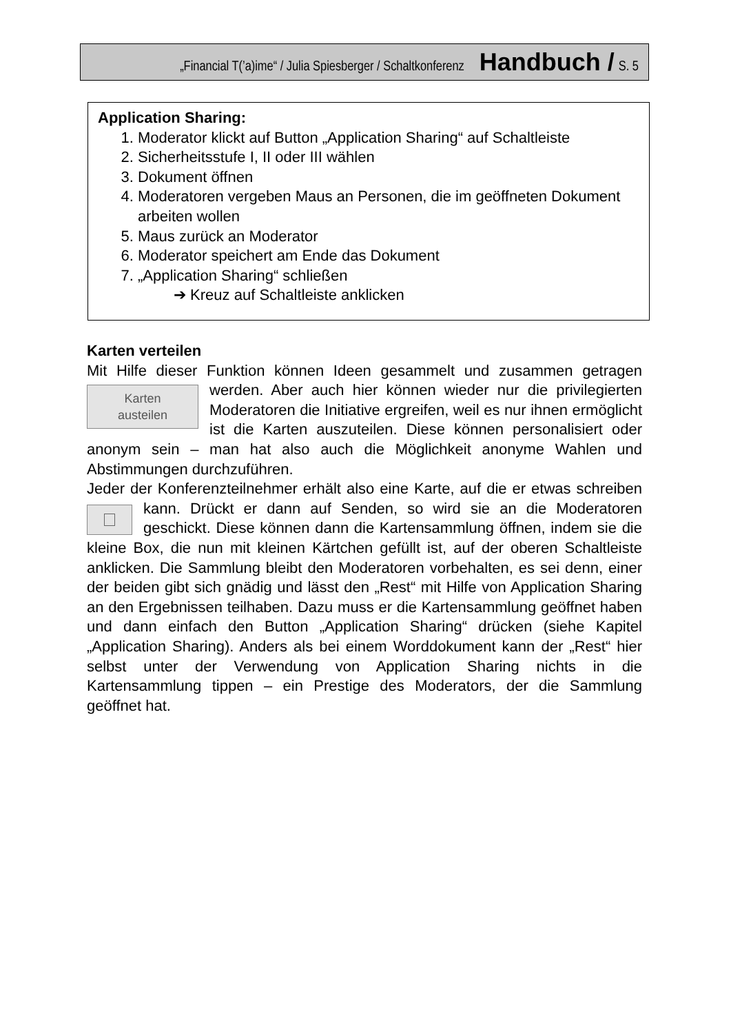„Financial T(’a)ime“ / Julia Spiesberger / Schaltkonferenz Handbuch / S. 5
Application Sharing:
1. Moderator klickt auf Button „Application Sharing“ auf Schaltleiste
2. Sicherheitsstufe I, II oder III wählen
3. Dokument öffnen
4. Moderatoren vergeben Maus an Personen, die im geöffneten Dokument arbeiten wollen
5. Maus zurück an Moderator
6. Moderator speichert am Ende das Dokument
7. „Application Sharing“ schließen
➔ Kreuz auf Schaltleiste anklicken
Karten verteilen
Mit Hilfe dieser Funktion können Ideen gesammelt und zusammen
Karten
austeilen
getragen werden. Aber auch hier können wieder nur die privilegierten Moderatoren die Initiative ergreifen, weil es nur ihnen ermöglicht ist die Karten auszuteilen. Diese können personalisiert oder anonym sein – man hat also auch die Möglichkeit anonyme Wahlen und Abstimmungen durchzuführen.
Jeder der Konferenzteilnehmer erhält also eine Karte, auf die er etwas schreiben kann. Drückt er dann auf Senden, so wird sie an die
Moderatoren geschickt. Diese können dann die Kartensammlung öffnen, indem sie die kleine Box, die nun mit kleinen Kärtchen gefüllt ist, auf der oberen Schaltleiste anklicken. Die Sammlung bleibt den Moderatoren vorbehalten, es sei denn, einer der beiden gibt sich gnädig und lässt den „Rest“ mit Hilfe von Application Sharing an den Ergebnissen teilhaben. Dazu muss er die Kartensammlung geöffnet haben und dann einfach den Button „Application Sharing“ drücken (siehe Kapitel „Application Sharing). Anders als bei einem Worddokument kann der „Rest“ hier selbst unter der Verwendung von Application Sharing nichts in die Kartensammlung tippen – ein Prestige des Moderators, der die Sammlung geöffnet hat.